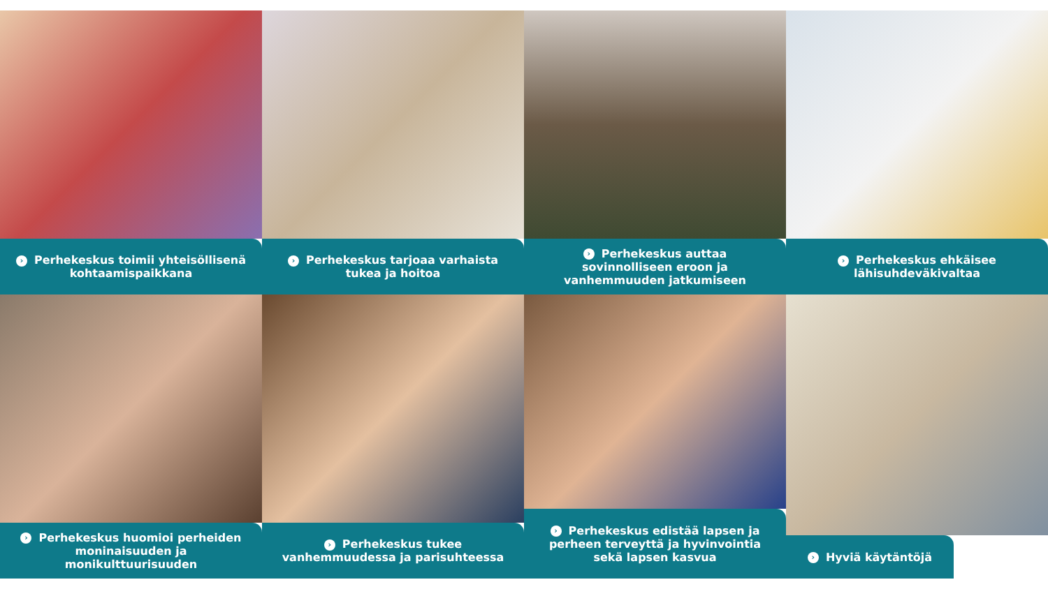› Perhekeskus toimii yhteisöllisenä kohtaamispaikkana
› Perhekeskus tarjoaa varhaista tukea ja hoitoa
› Perhekeskus auttaa sovinnolliseen eroon ja vanhemmuuden jatkumiseen
› Perhekeskus ehkäisee lähisuhdeväkivaltaa
› Perhekeskus huomioi perheiden moninaisuuden ja monikulttuurisuuden
› Perhekeskus tukee vanhemmuudessa ja parisuhteessa
› Perhekeskus edistää lapsen ja perheen terveyttä ja hyvinvointia sekä lapsen kasvua
› Hyviä käytäntöjä